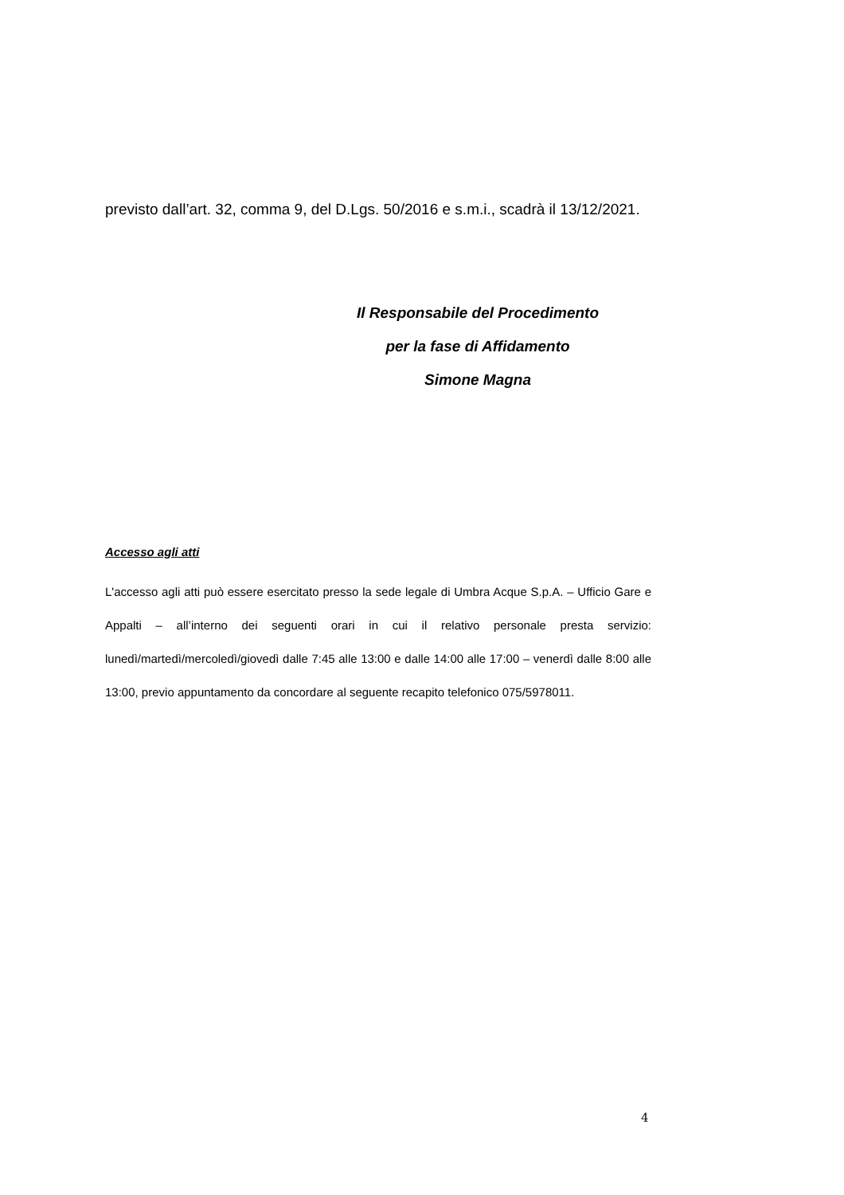previsto dall’art. 32, comma 9, del D.Lgs. 50/2016 e s.m.i., scadrà il 13/12/2021.
Il Responsabile del Procedimento
per la fase di Affidamento
Simone Magna
Accesso agli atti
L'accesso agli atti può essere esercitato presso la sede legale di Umbra Acque S.p.A. – Ufficio Gare e Appalti – all’interno dei seguenti orari in cui il relativo personale presta servizio: lunedì/martedì/mercoledì/giovedì dalle 7:45 alle 13:00 e dalle 14:00 alle 17:00 – venerdì dalle 8:00 alle 13:00, previo appuntamento da concordare al seguente recapito telefonico 075/5978011.
4